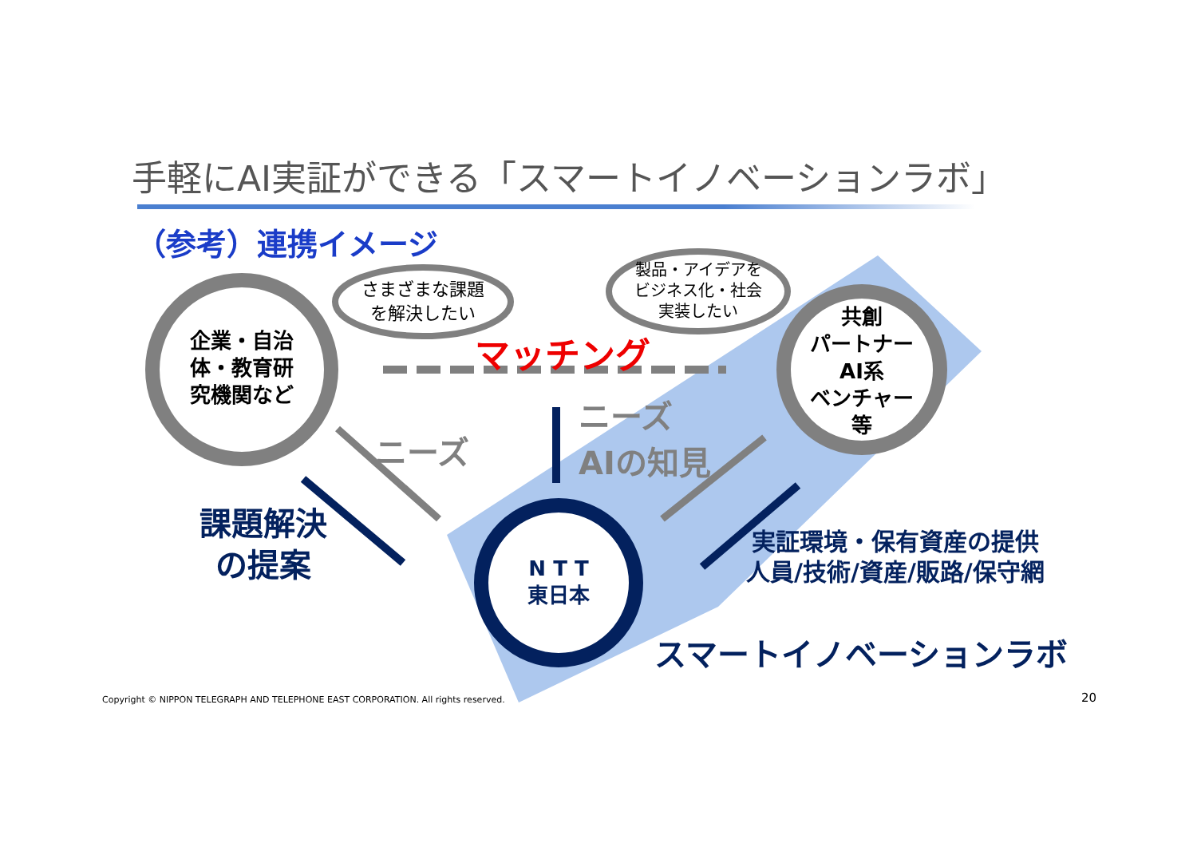手軽にAI実証ができる「スマートイノベーションラボ」
（参考）連携イメージ
企業・自治
体・教育研
究機関など
さまざまな課題
を解決したい
製品・アイデアを
ビジネス化・社会
実装したい
共創
パートナー
AI系
ベンチャー
等
マッチング
ニーズ
ニーズ
AIの知見
課題解決
の提案
N T T
東日本
実証環境・保有資産の提供
人員/技術/資産/販路/保守網
スマートイノベーションラボ
Copyright © NIPPON TELEGRAPH AND TELEPHONE EAST CORPORATION. All rights reserved.
20